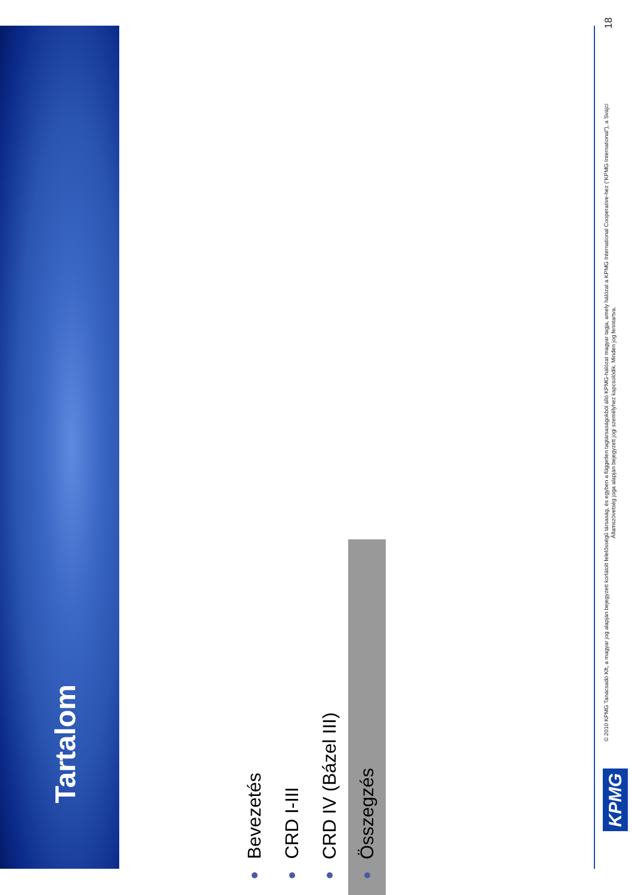Tartalom
Bevezetés
CRD I-III
CRD IV (Bázel III)
Összegzés
KPMG
© 2010 KPMG Tanácsadó Kft, a magyar jog alapján bejegyzett korlátolt felelősségű társaság, és egyben a független tagtársaságokból álló KPMG-hálózat magyar tagja, amely hálózat a KPMG International Cooperative-hez (“KPMG International”), a Svájci Államszövetség joga alapján bejegyzett jogi személyhez kapcsolódik. Minden jog fenntartva.
18